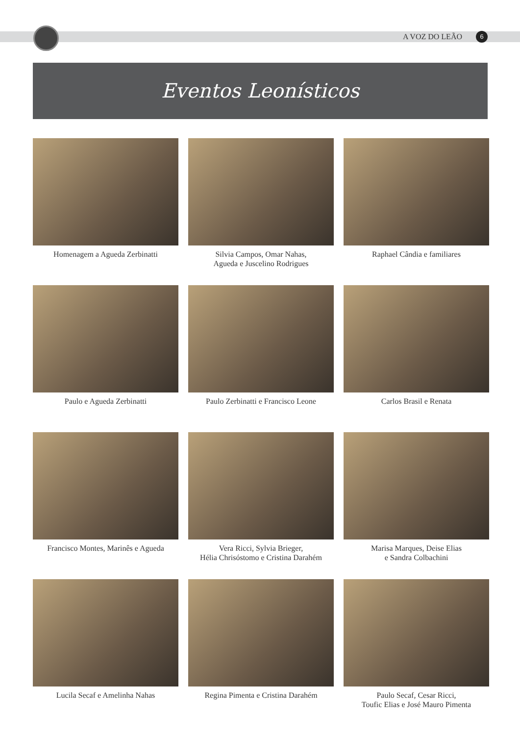A VOZ DO LEÃO 6
Eventos Leonísticos
Homenagem a Agueda Zerbinatti
Silvia Campos, Omar Nahas,
Agueda e Juscelino Rodrigues
Raphael Cândia e familiares
Paulo e Agueda Zerbinatti
Paulo Zerbinatti e Francisco Leone
Carlos Brasil e Renata
Francisco Montes, Marinês e Agueda
Vera Ricci, Sylvia Brieger,
Hélia Chrisóstomo e Cristina Darahém
Marisa Marques, Deise Elias
e Sandra Colbachini
Lucila Secaf e Amelinha Nahas
Regina Pimenta e Cristina Darahém
Paulo Secaf, Cesar Ricci,
Toufic Elias e José Mauro Pimenta